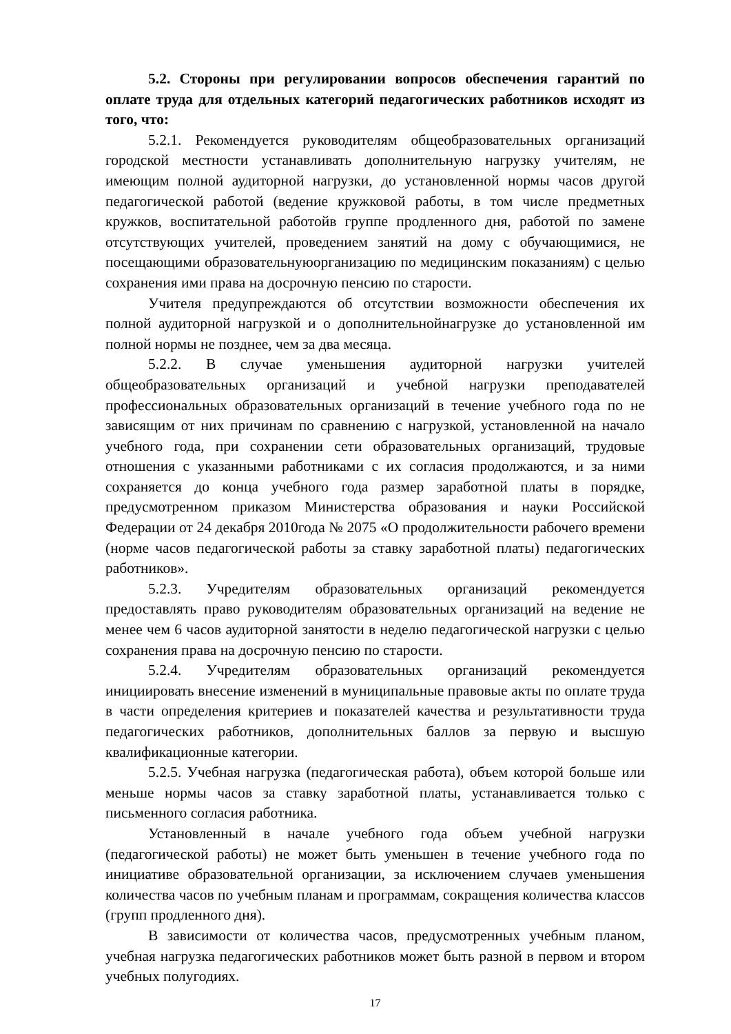5.2. Стороны при регулировании вопросов обеспечения гарантий по оплате труда для отдельных категорий педагогических работников исходят из того, что:
5.2.1. Рекомендуется руководителям общеобразовательных организаций городской местности устанавливать дополнительную нагрузку учителям, не имеющим полной аудиторной нагрузки, до установленной нормы часов другой педагогической работой (ведение кружковой работы, в том числе предметных кружков, воспитательной работойв группе продленного дня, работой по замене отсутствующих учителей, проведением занятий на дому с обучающимися, не посещающими образовательнуюорганизацию по медицинским показаниям) с целью сохранения ими права на досрочную пенсию по старости.
Учителя предупреждаются об отсутствии возможности обеспечения их полной аудиторной нагрузкой и о дополнительнойнагрузке до установленной им полной нормы не позднее, чем за два месяца.
5.2.2. В случае уменьшения аудиторной нагрузки учителей общеобразовательных организаций и учебной нагрузки преподавателей профессиональных образовательных организаций в течение учебного года по не зависящим от них причинам по сравнению с нагрузкой, установленной на начало учебного года, при сохранении сети образовательных организаций, трудовые отношения с указанными работниками с их согласия продолжаются, и за ними сохраняется до конца учебного года размер заработной платы в порядке, предусмотренном приказом Министерства образования и науки Российской Федерации от 24 декабря 2010года № 2075 «О продолжительности рабочего времени (норме часов педагогической работы за ставку заработной платы) педагогических работников».
5.2.3. Учредителям образовательных организаций рекомендуется предоставлять право руководителям образовательных организаций на ведение не менее чем 6 часов аудиторной занятости в неделю педагогической нагрузки с целью сохранения права на досрочную пенсию по старости.
5.2.4. Учредителям образовательных организаций рекомендуется инициировать внесение изменений в муниципальные правовые акты по оплате труда в части определения критериев и показателей качества и результативности труда педагогических работников, дополнительных баллов за первую и высшую квалификационные категории.
5.2.5. Учебная нагрузка (педагогическая работа), объем которой больше или меньше нормы часов за ставку заработной платы, устанавливается только с письменного согласия работника.
Установленный в начале учебного года объем учебной нагрузки (педагогической работы) не может быть уменьшен в течение учебного года по инициативе образовательной организации, за исключением случаев уменьшения количества часов по учебным планам и программам, сокращения количества классов (групп продленного дня).
В зависимости от количества часов, предусмотренных учебным планом, учебная нагрузка педагогических работников может быть разной в первом и втором учебных полугодиях.
17